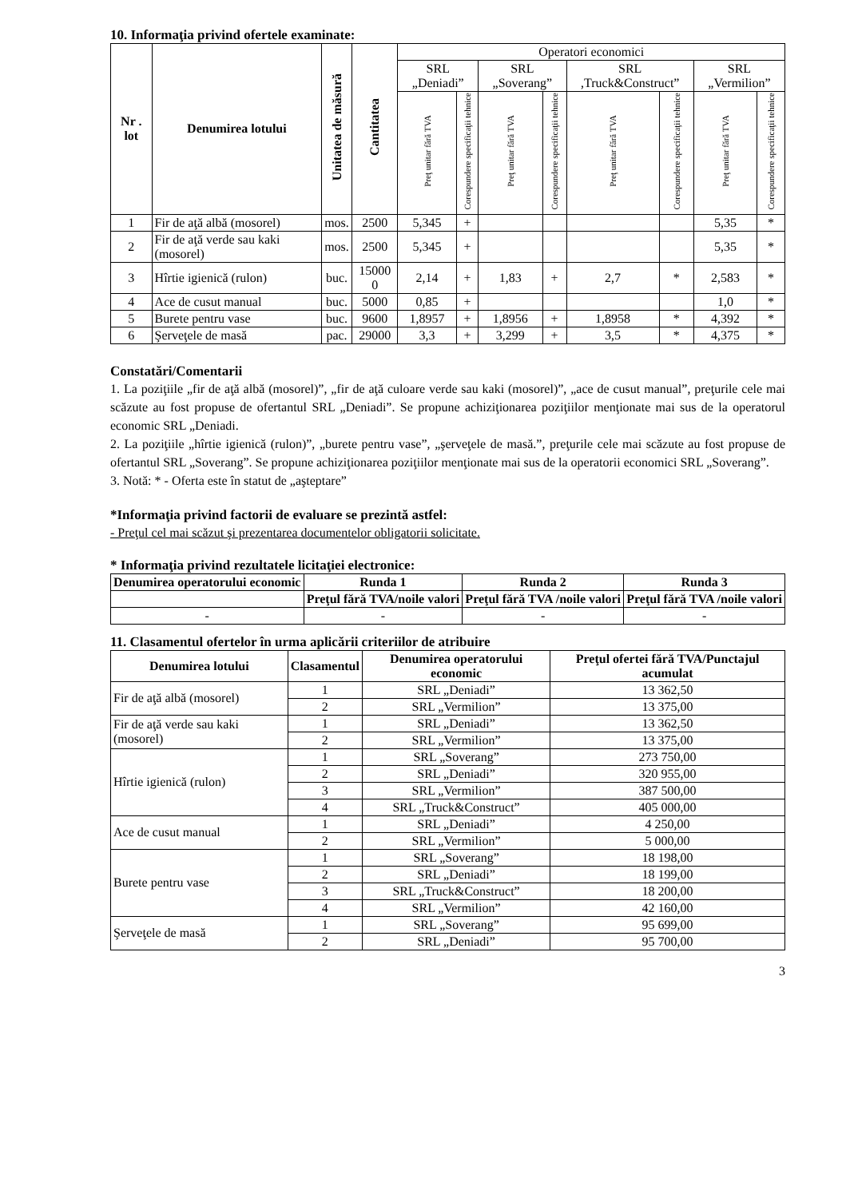10. Informaţia privind ofertele examinate:
| Nr . lot | Denumirea lotului | Unitatea de măsură | Cantitatea | Operatori economici | | | | | | | |
| --- | --- | --- | --- | --- | --- | --- | --- | --- | --- | --- | --- |
| | | | | SRL „Deniadi” | | SRL „Soverang” | | SRL ,Truck&Construct” | | SRL „Vermilion” | |
| | | | | Preţ unitar fără TVA | Corespundere specificaţii tehnice | Preţ unitar fără TVA | Corespundere specificaţii tehnice | Preţ unitar fără TVA | Corespundere specificaţii tehnice | Preţ unitar fără TVA | Corespundere specificaţii tehnice |
| 1 | Fir de aţă albă (mosorel) | mos. | 2500 | 5,345 | + | | | | | 5,35 | * |
| 2 | Fir de aţă verde sau kaki (mosorel) | mos. | 2500 | 5,345 | + | | | | | 5,35 | * |
| 3 | Hîrtie igienică (rulon) | buc. | 15000 0 | 2,14 | + | 1,83 | + | 2,7 | * | 2,583 | * |
| 4 | Ace de cusut manual | buc. | 5000 | 0,85 | + | | | | | 1,0 | * |
| 5 | Burete pentru vase | buc. | 9600 | 1,8957 | + | 1,8956 | + | 1,8958 | * | 4,392 | * |
| 6 | Şerveţele de masă | pac. | 29000 | 3,3 | + | 3,299 | + | 3,5 | * | 4,375 | * |
Constatări/Comentarii
1. La poziţiile „fir de aţă albă (mosorel)”, „fir de aţă culoare verde sau kaki (mosorel)”, „ace de cusut manual”, preţurile cele mai scăzute au fost propuse de ofertantul SRL „Deniadi”. Se propune achiziţionarea poziţiilor menţionate mai sus de la operatorul economic SRL „Deniadi.
2. La poziţiile „hîrtie igienică (rulon)”, „burete pentru vase”, „şerveţele de masă.”, preţurile cele mai scăzute au fost propuse de ofertantul SRL „Soverang”. Se propune achiziţionarea poziţiilor menţionate mai sus de la operatorii economici SRL „Soverang”.
3. Notă: * - Oferta este în statut de „aşteptare”
*Informaţia privind factorii de evaluare se prezintă astfel:
- Preţul cel mai scăzut şi prezentarea documentelor obligatorii solicitate.
* Informaţia privind rezultatele licitaţiei electronice:
| Denumirea operatorului economic | Runda 1 | Runda 2 | Runda 3 |
| --- | --- | --- | --- |
| | Preţul fără TVA/noile valori | Preţul fără TVA /noile valori | Preţul fără TVA /noile valori |
| - | - | - | - |
11. Clasamentul ofertelor în urma aplicării criteriilor de atribuire
| Denumirea lotului | Clasamentul | Denumirea operatorului economic | Preţul ofertei fără TVA/Punctajul acumulat |
| --- | --- | --- | --- |
| Fir de aţă albă (mosorel) | 1 | SRL „Deniadi” | 13 362,50 |
| | 2 | SRL „Vermilion” | 13 375,00 |
| Fir de aţă verde sau kaki (mosorel) | 1 | SRL „Deniadi” | 13 362,50 |
| | 2 | SRL „Vermilion” | 13 375,00 |
| Hîrtie igienică (rulon) | 1 | SRL „Soverang” | 273 750,00 |
| | 2 | SRL „Deniadi” | 320 955,00 |
| | 3 | SRL „Vermilion” | 387 500,00 |
| | 4 | SRL „Truck&Construct” | 405 000,00 |
| Ace de cusut manual | 1 | SRL „Deniadi” | 4 250,00 |
| | 2 | SRL „Vermilion” | 5 000,00 |
| Burete pentru vase | 1 | SRL „Soverang” | 18 198,00 |
| | 2 | SRL „Deniadi” | 18 199,00 |
| | 3 | SRL „Truck&Construct” | 18 200,00 |
| | 4 | SRL „Vermilion” | 42 160,00 |
| Şerveţele de masă | 1 | SRL „Soverang” | 95 699,00 |
| | 2 | SRL „Deniadi” | 95 700,00 |
3